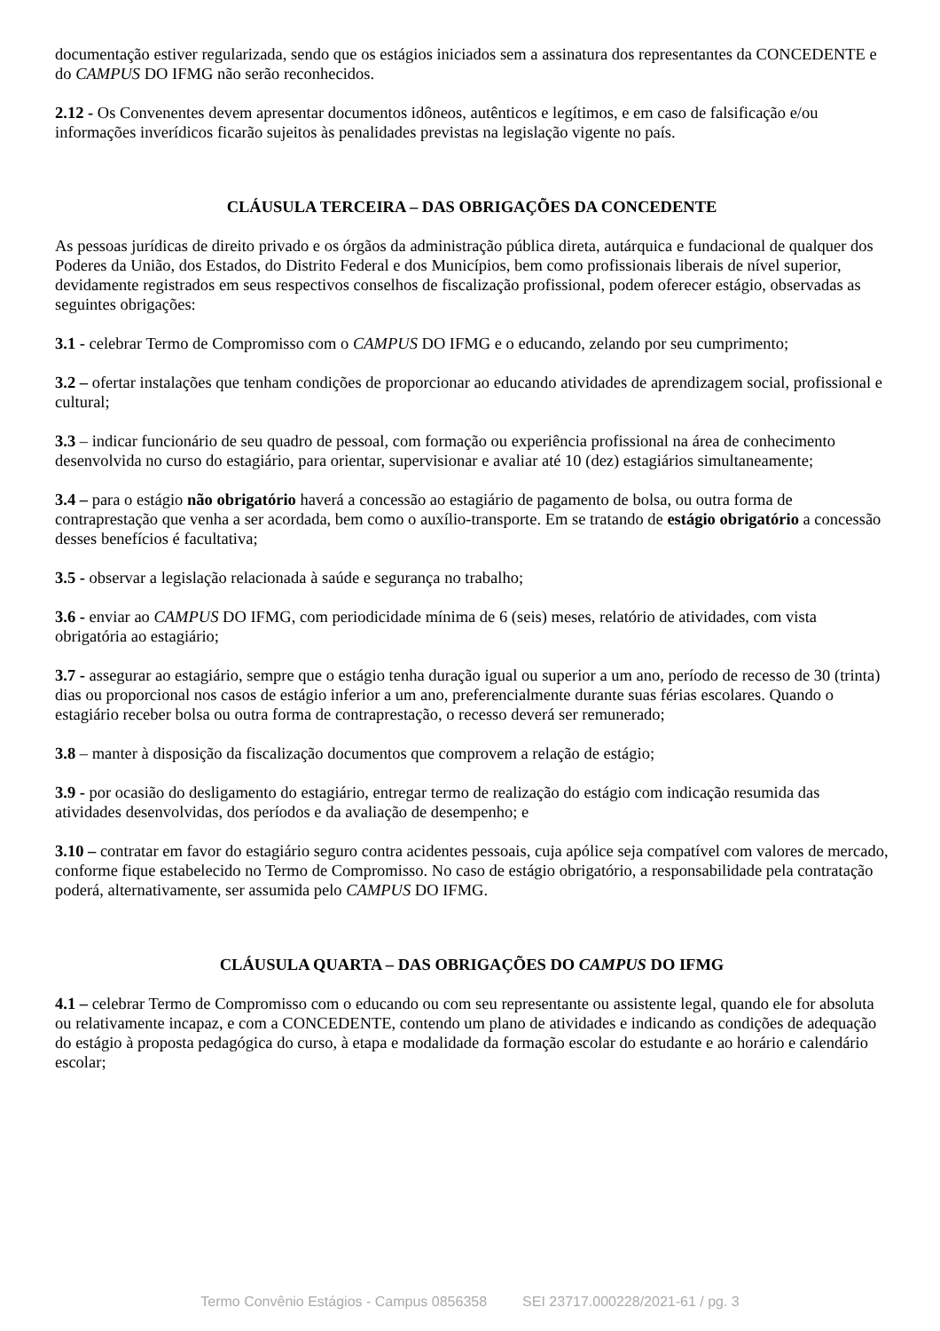documentação estiver regularizada, sendo que os estágios iniciados sem a assinatura dos representantes da CONCEDENTE e do CAMPUS DO IFMG não serão reconhecidos.
2.12 - Os Convenentes devem apresentar documentos idôneos, autênticos e legítimos, e em caso de falsificação e/ou informações inverídicos ficarão sujeitos às penalidades previstas na legislação vigente no país.
CLÁUSULA TERCEIRA – DAS OBRIGAÇÕES DA CONCEDENTE
As pessoas jurídicas de direito privado e os órgãos da administração pública direta, autárquica e fundacional de qualquer dos Poderes da União, dos Estados, do Distrito Federal e dos Municípios, bem como profissionais liberais de nível superior, devidamente registrados em seus respectivos conselhos de fiscalização profissional, podem oferecer estágio, observadas as seguintes obrigações:
3.1 - celebrar Termo de Compromisso com o CAMPUS DO IFMG e o educando, zelando por seu cumprimento;
3.2 – ofertar instalações que tenham condições de proporcionar ao educando atividades de aprendizagem social, profissional e cultural;
3.3 – indicar funcionário de seu quadro de pessoal, com formação ou experiência profissional na área de conhecimento desenvolvida no curso do estagiário, para orientar, supervisionar e avaliar até 10 (dez) estagiários simultaneamente;
3.4 – para o estágio não obrigatório haverá a concessão ao estagiário de pagamento de bolsa, ou outra forma de contraprestação que venha a ser acordada, bem como o auxílio-transporte. Em se tratando de estágio obrigatório a concessão desses benefícios é facultativa;
3.5 - observar a legislação relacionada à saúde e segurança no trabalho;
3.6 - enviar ao CAMPUS DO IFMG, com periodicidade mínima de 6 (seis) meses, relatório de atividades, com vista obrigatória ao estagiário;
3.7 - assegurar ao estagiário, sempre que o estágio tenha duração igual ou superior a um ano, período de recesso de 30 (trinta) dias ou proporcional nos casos de estágio inferior a um ano, preferencialmente durante suas férias escolares. Quando o estagiário receber bolsa ou outra forma de contraprestação, o recesso deverá ser remunerado;
3.8 – manter à disposição da fiscalização documentos que comprovem a relação de estágio;
3.9 - por ocasião do desligamento do estagiário, entregar termo de realização do estágio com indicação resumida das atividades desenvolvidas, dos períodos e da avaliação de desempenho; e
3.10 – contratar em favor do estagiário seguro contra acidentes pessoais, cuja apólice seja compatível com valores de mercado, conforme fique estabelecido no Termo de Compromisso. No caso de estágio obrigatório, a responsabilidade pela contratação poderá, alternativamente, ser assumida pelo CAMPUS DO IFMG.
CLÁUSULA QUARTA – DAS OBRIGAÇÕES DO CAMPUS DO IFMG
4.1 – celebrar Termo de Compromisso com o educando ou com seu representante ou assistente legal, quando ele for absoluta ou relativamente incapaz, e com a CONCEDENTE, contendo um plano de atividades e indicando as condições de adequação do estágio à proposta pedagógica do curso, à etapa e modalidade da formação escolar do estudante e ao horário e calendário escolar;
Termo Convênio Estágios - Campus 0856358 SEI 23717.000228/2021-61 / pg. 3